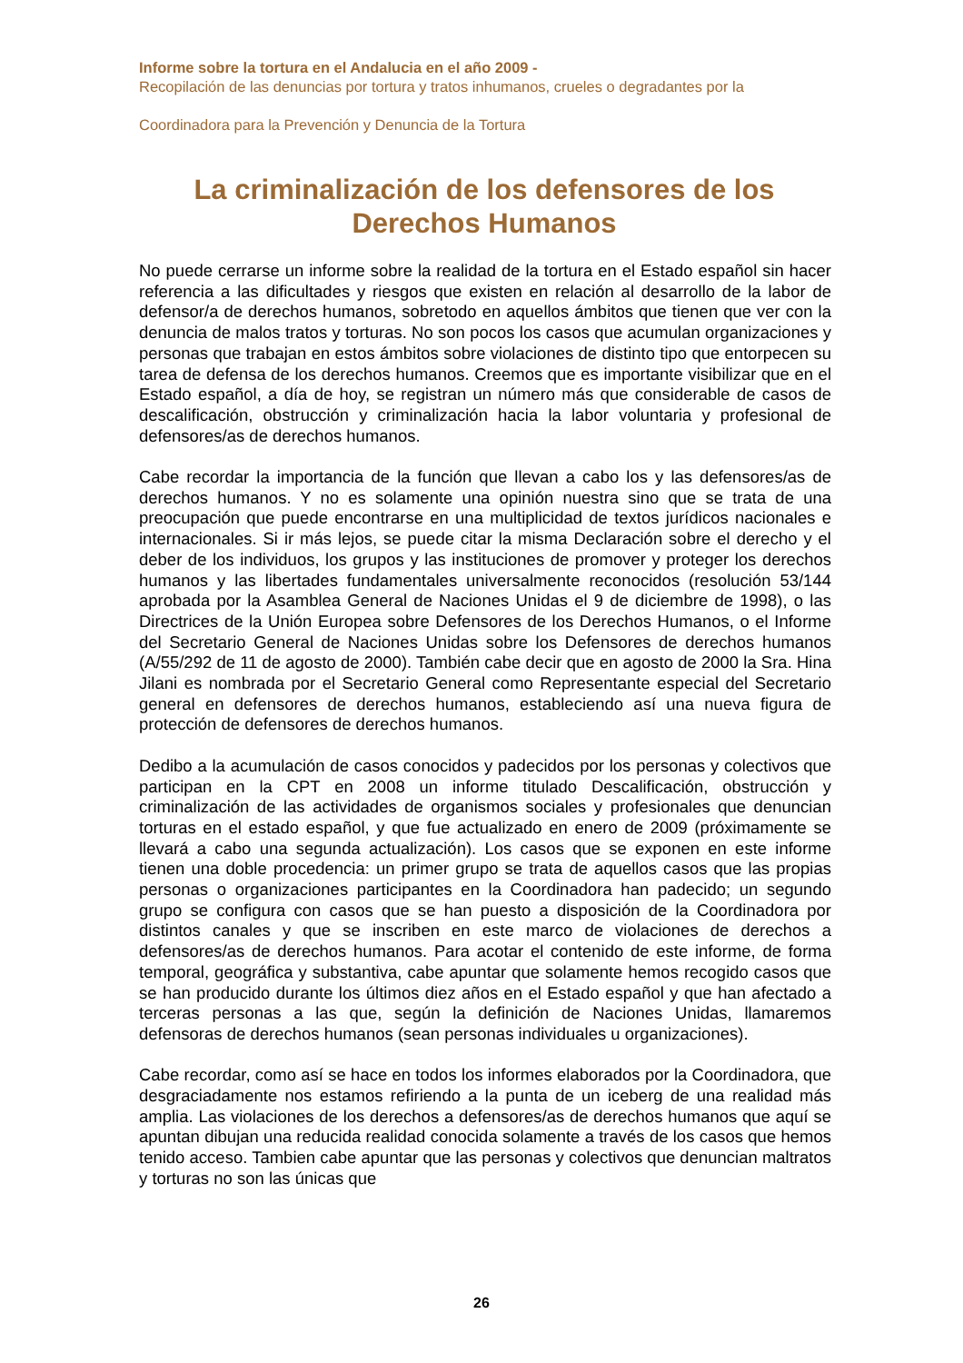Informe sobre la tortura en el Andalucia en el año 2009 -
Recopilación de las denuncias por tortura y tratos inhumanos, crueles o degradantes por la
Coordinadora para la Prevención y Denuncia de la Tortura
La criminalización de los defensores de los Derechos Humanos
No puede cerrarse un informe sobre la realidad de la tortura en el Estado español sin hacer referencia a las dificultades y riesgos que existen en relación al desarrollo de la labor de defensor/a de derechos humanos, sobretodo en aquellos ámbitos que tienen que ver con la denuncia de malos tratos y torturas. No son pocos los casos que acumulan organizaciones y personas que trabajan en estos ámbitos sobre violaciones de distinto tipo que entorpecen su tarea de defensa de los derechos humanos. Creemos que es importante visibilizar que en el Estado español, a día de hoy, se registran un número más que considerable de casos de descalificación, obstrucción y criminalización hacia la labor voluntaria y profesional de defensores/as de derechos humanos.
Cabe recordar la importancia de la función que llevan a cabo los y las defensores/as de derechos humanos. Y no es solamente una opinión nuestra sino que se trata de una preocupación que puede encontrarse en una multiplicidad de textos jurídicos nacionales e internacionales. Si ir más lejos, se puede citar la misma Declaración sobre el derecho y el deber de los individuos, los grupos y las instituciones de promover y proteger los derechos humanos y las libertades fundamentales universalmente reconocidos (resolución 53/144 aprobada por la Asamblea General de Naciones Unidas el 9 de diciembre de 1998), o las Directrices de la Unión Europea sobre Defensores de los Derechos Humanos, o el Informe del Secretario General de Naciones Unidas sobre los Defensores de derechos humanos (A/55/292 de 11 de agosto de 2000). También cabe decir que en agosto de 2000 la Sra. Hina Jilani es nombrada por el Secretario General como Representante especial del Secretario general en defensores de derechos humanos, estableciendo así una nueva figura de protección de defensores de derechos humanos.
Dedibo a la acumulación de casos conocidos y padecidos por los personas y colectivos que participan en la CPT en 2008 un informe titulado Descalificación, obstrucción y criminalización de las actividades de organismos sociales y profesionales que denuncian torturas en el estado español, y que fue actualizado en enero de 2009 (próximamente se llevará a cabo una segunda actualización). Los casos que se exponen en este informe tienen una doble procedencia: un primer grupo se trata de aquellos casos que las propias personas o organizaciones participantes en la Coordinadora han padecido; un segundo grupo se configura con casos que se han puesto a disposición de la Coordinadora por distintos canales y que se inscriben en este marco de violaciones de derechos a defensores/as de derechos humanos. Para acotar el contenido de este informe, de forma temporal, geográfica y substantiva, cabe apuntar que solamente hemos recogido casos que se han producido durante los últimos diez años en el Estado español y que han afectado a terceras personas a las que, según la definición de Naciones Unidas, llamaremos defensoras de derechos humanos (sean personas individuales u organizaciones).
Cabe recordar, como así se hace en todos los informes elaborados por la Coordinadora, que desgraciadamente nos estamos refiriendo a la punta de un iceberg de una realidad más amplia. Las violaciones de los derechos a defensores/as de derechos humanos que aquí se apuntan dibujan una reducida realidad conocida solamente a través de los casos que hemos tenido acceso. Tambien cabe apuntar que las personas y colectivos que denuncian maltratos y torturas no son las únicas que
26